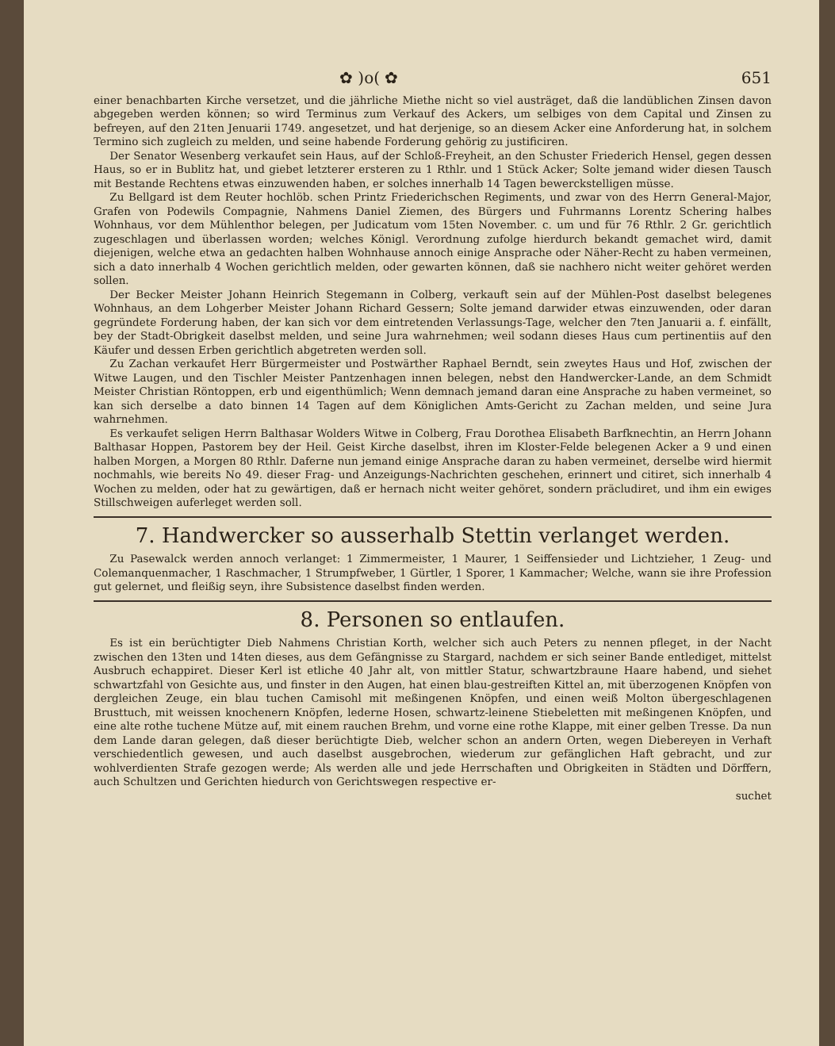✿ )o( ✿ 651
einer benachbarten Kirche versetzet, und die jährliche Miethe nicht so viel austräget, daß die landüblichen Zinsen davon abgegeben werden können; so wird Terminus zum Verkauf des Ackers, um selbiges von dem Capital und Zinsen zu befreyen, auf den 21ten Jenuarii 1749. angesetzet, und hat derjenige, so an diesem Acker eine Anforderung hat, in solchem Termino sich zugleich zu melden, und seine habende Forderung gehörig zu justificiren.
Der Senator Wesenberg verkaufet sein Haus, auf der Schloß-Freyheit, an den Schuster Friederich Hensel, gegen dessen Haus, so er in Bublitz hat, und giebet letzterer ersteren zu 1 Rthlr. und 1 Stück Acker; Solte jemand wider diesen Tausch mit Bestande Rechtens etwas einzuwenden haben, er solches innerhalb 14 Tagen bewerckstelligen müsse.
Zu Bellgard ist dem Reuter hochlöb. schen Printz Friederichschen Regiments, und zwar von des Herrn General-Major, Grafen von Podewils Compagnie, Nahmens Daniel Ziemen, des Bürgers und Fuhrmanns Lorentz Schering halbes Wohnhaus, vor dem Mühlenthor belegen, per Judicatum vom 15ten November. c. um und für 76 Rthlr. 2 Gr. gerichtlich zugeschlagen und überlassen worden; welches Königl. Verordnung zufolge hierdurch bekandt gemachet wird, damit diejenigen, welche etwa an gedachten halben Wohnhause annoch einige Ansprache oder Näher-Recht zu haben vermeinen, sich a dato innerhalb 4 Wochen gerichtlich melden, oder gewarten können, daß sie nachhero nicht weiter gehöret werden sollen.
Der Becker Meister Johann Heinrich Stegemann in Colberg, verkauft sein auf der Mühlen-Post daselbst belegenes Wohnhaus, an dem Lohgerber Meister Johann Richard Gessern; Solte jemand darwider etwas einzuwenden, oder daran gegründete Forderung haben, der kan sich vor dem eintretenden Verlassungs-Tage, welcher den 7ten Januarii a. f. einfällt, bey der Stadt-Obrigkeit daselbst melden, und seine Jura wahrnehmen; weil sodann dieses Haus cum pertinentiis auf den Käufer und dessen Erben gerichtlich abgetreten werden soll.
Zu Zachan verkaufet Herr Bürgermeister und Postwärther Raphael Berndt, sein zweytes Haus und Hof, zwischen der Witwe Laugen, und den Tischler Meister Pantzenhagen innen belegen, nebst den Handwercker-Lande, an dem Schmidt Meister Christian Röntoppen, erb und eigenthümlich; Wenn demnach jemand daran eine Ansprache zu haben vermeinet, so kan sich derselbe a dato binnen 14 Tagen auf dem Königlichen Amts-Gericht zu Zachan melden, und seine Jura wahrnehmen.
Es verkaufet seligen Herrn Balthasar Wolders Witwe in Colberg, Frau Dorothea Elisabeth Barfknechtin, an Herrn Johann Balthasar Hoppen, Pastorem bey der Heil. Geist Kirche daselbst, ihren im Kloster-Felde belegenen Acker a 9 und einen halben Morgen, a Morgen 80 Rthlr. Daferne nun jemand einige Ansprache daran zu haben vermeinet, derselbe wird hiermit nochmahls, wie bereits No 49. dieser Frag- und Anzeigungs-Nachrichten geschehen, erinnert und citiret, sich innerhalb 4 Wochen zu melden, oder hat zu gewärtigen, daß er hernach nicht weiter gehöret, sondern präcludiret, und ihm ein ewiges Stillschweigen auferleget werden soll.
7. Handwercker so ausserhalb Stettin verlanget werden.
Zu Pasewalck werden annoch verlanget: 1 Zimmermeister, 1 Maurer, 1 Seiffensieder und Lichtzieher, 1 Zeug- und Colemanquenmacher, 1 Raschmacher, 1 Strumpfweber, 1 Gürtler, 1 Sporer, 1 Kammacher; Welche, wann sie ihre Profession gut gelernet, und fleißig seyn, ihre Subsistence daselbst finden werden.
8. Personen so entlaufen.
Es ist ein berüchtigter Dieb Nahmens Christian Korth, welcher sich auch Peters zu nennen pfleget, in der Nacht zwischen den 13ten und 14ten dieses, aus dem Gefängnisse zu Stargard, nachdem er sich seiner Bande entlediget, mittelst Ausbruch echappiret. Dieser Kerl ist etliche 40 Jahr alt, von mittler Statur, schwartzbraune Haare habend, und siehet schwartzfahl von Gesichte aus, und finster in den Augen, hat einen blau-gestreiften Kittel an, mit überzogenen Knöpfen von dergleichen Zeuge, ein blau tuchen Camisohl mit meßingenen Knöpfen, und einen weiß Molton übergeschlagenen Brusttuch, mit weissen knochenern Knöpfen, lederne Hosen, schwartz-leinene Stiebeletten mit meßingenen Knöpfen, und eine alte rothe tuchene Mütze auf, mit einem rauchen Brehm, und vorne eine rothe Klappe, mit einer gelben Tresse. Da nun dem Lande daran gelegen, daß dieser berüchtigte Dieb, welcher schon an andern Orten, wegen Diebereyen in Verhaft verschiedentlich gewesen, und auch daselbst ausgebrochen, wiederum zur gefänglichen Haft gebracht, und zur wohlverdienten Strafe gezogen werde; Als werden alle und jede Herrschaften und Obrigkeiten in Städten und Dörffern, auch Schultzen und Gerichten hiedurch von Gerichtswegen respective er-
suchet